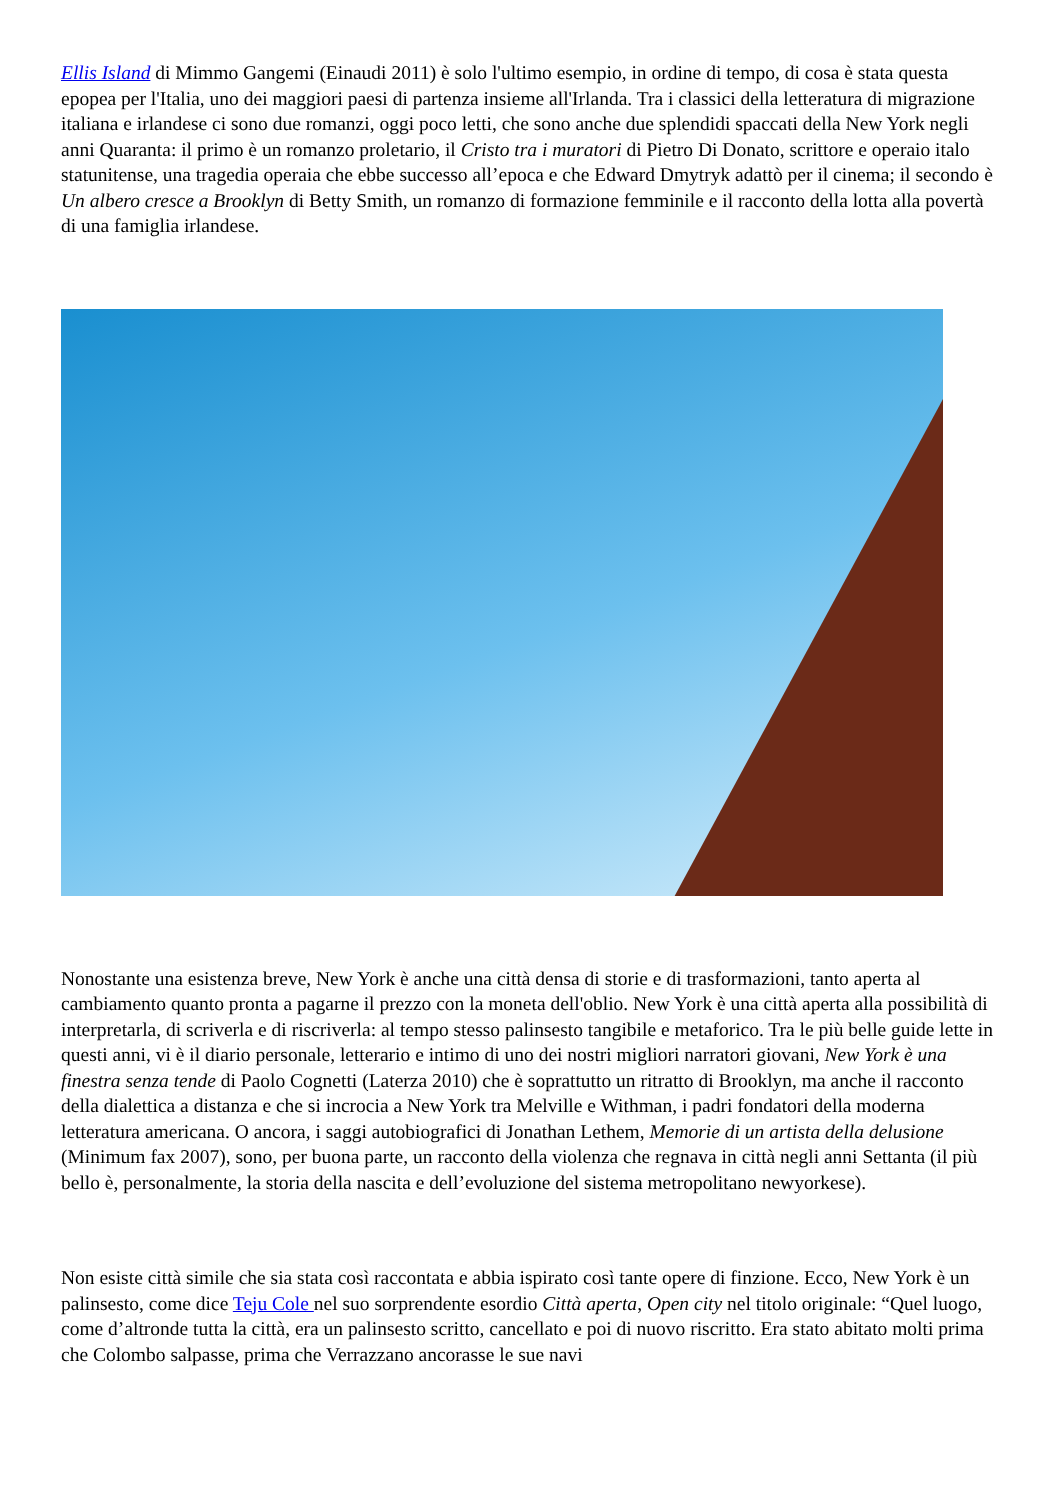Ellis Island di Mimmo Gangemi (Einaudi 2011) è solo l'ultimo esempio, in ordine di tempo, di cosa è stata questa epopea per l'Italia, uno dei maggiori paesi di partenza insieme all'Irlanda. Tra i classici della letteratura di migrazione italiana e irlandese ci sono due romanzi, oggi poco letti, che sono anche due splendidi spaccati della New York negli anni Quaranta: il primo è un romanzo proletario, il Cristo tra i muratori di Pietro Di Donato, scrittore e operaio italo statunitense, una tragedia operaia che ebbe successo all’epoca e che Edward Dmytryk adattò per il cinema; il secondo è Un albero cresce a Brooklyn di Betty Smith, un romanzo di formazione femminile e il racconto della lotta alla povertà di una famiglia irlandese.
Nonostante una esistenza breve, New York è anche una città densa di storie e di trasformazioni, tanto aperta al cambiamento quanto pronta a pagarne il prezzo con la moneta dell'oblio. New York è una città aperta alla possibilità di interpretarla, di scriverla e di riscriverla: al tempo stesso palinsesto tangibile e metaforico. Tra le più belle guide lette in questi anni, vi è il diario personale, letterario e intimo di uno dei nostri migliori narratori giovani, New York è una finestra senza tende di Paolo Cognetti (Laterza 2010) che è soprattutto un ritratto di Brooklyn, ma anche il racconto della dialettica a distanza e che si incrocia a New York tra Melville e Withman, i padri fondatori della moderna letteratura americana. O ancora, i saggi autobiografici di Jonathan Lethem, Memorie di un artista della delusione (Minimum fax 2007), sono, per buona parte, un racconto della violenza che regnava in città negli anni Settanta (il più bello è, personalmente, la storia della nascita e dell’evoluzione del sistema metropolitano newyorkese).
Non esiste città simile che sia stata così raccontata e abbia ispirato così tante opere di finzione. Ecco, New York è un palinsesto, come dice Teju Cole nel suo sorprendente esordio Città aperta, Open city nel titolo originale: “Quel luogo, come d’altronde tutta la città, era un palinsesto scritto, cancellato e poi di nuovo riscritto. Era stato abitato molti prima che Colombo salpasse, prima che Verrazzano ancorasse le sue navi